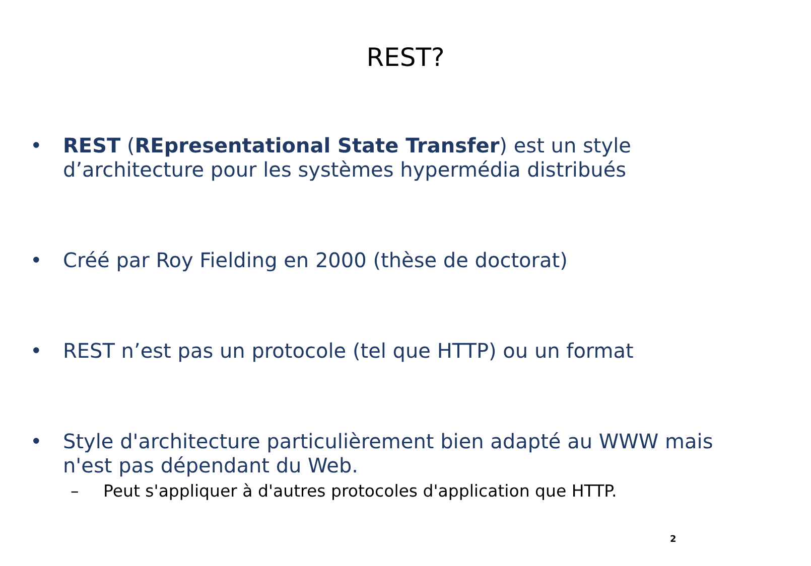REST?
• REST (REpresentational State Transfer) est un style d’architecture pour les systèmes hypermédia distribués
• Créé par Roy Fielding en 2000 (thèse de doctorat)
• REST n’est pas un protocole (tel que HTTP) ou un format
• Style d'architecture particulièrement bien adapté au WWW mais n'est pas dépendant du Web.
– Peut s'appliquer à d'autres protocoles d'application que HTTP.
2